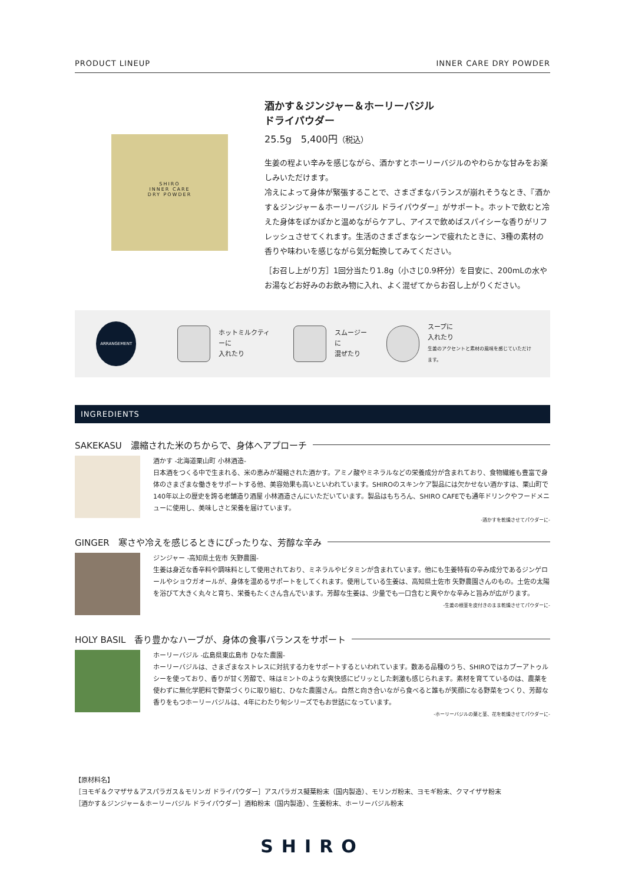PRODUCT LINEUP INNER CARE DRY POWDER
SHIRO
INNER CARE
DRY POWDER
酒かす＆ジンジャー＆ホーリーバジル
ドライパウダー
25.5g　5,400円（税込）
生姜の程よい辛みを感じながら、酒かすとホーリーバジルのやわらかな甘みをお楽しみいただけます。
冷えによって身体が緊張することで、さまざまなバランスが崩れそうなとき、『酒かす＆ジンジャー＆ホーリーバジル ドライパウダー』がサポート。ホットで飲むと冷えた身体をぽかぽかと温めながらケアし、アイスで飲めばスパイシーな香りがリフレッシュさせてくれます。生活のさまざまなシーンで疲れたときに、3種の素材の香りや味わいを感じながら気分転換してみてください。
［お召し上がり方］1回分当たり1.8g（小さじ0.9杯分）を目安に、200mLの水やお湯などお好みのお飲み物に入れ、よく混ぜてからお召し上がりください。
ARRANGEMENT
ホットミルクティーに
入れたり
スムージーに
混ぜたり
スープに
入れたり
生姜のアクセントと素材の風味を感じていただけます。
INGREDIENTS
SAKEKASU　濃縮された米のちからで、身体へアプローチ
酒かす -北海道栗山町 小林酒造-
日本酒をつくる中で生まれる、米の恵みが凝縮された酒かす。アミノ酸やミネラルなどの栄養成分が含まれており、食物繊維も豊富で身体のさまざまな働きをサポートする他、美容効果も高いといわれています。SHIROのスキンケア製品には欠かせない酒かすは、栗山町で140年以上の歴史を誇る老舗造り酒屋 小林酒造さんにいただいています。製品はもちろん、SHIRO CAFEでも通年ドリンクやフードメニューに使用し、美味しさと栄養を届けています。
-酒かすを乾燥させてパウダーに-
GINGER　寒さや冷えを感じるときにぴったりな、芳醇な辛み
ジンジャー -高知県土佐市 矢野農園-
生姜は身近な香辛料や調味料として使用されており、ミネラルやビタミンが含まれています。他にも生姜特有の辛み成分であるジンゲロールやショウガオールが、身体を温めるサポートをしてくれます。使用している生姜は、高知県土佐市 矢野農園さんのもの。土佐の太陽を浴びて大きく丸々と育ち、栄養もたくさん含んでいます。芳醇な生姜は、少量でも一口含むと爽やかな辛みと旨みが広がります。
-生姜の根茎を皮付きのまま乾燥させてパウダーに-
HOLY BASIL　香り豊かなハーブが、身体の食事バランスをサポート
ホーリーバジル -広島県東広島市 ひなた農園-
ホーリーバジルは、さまざまなストレスに対抗する力をサポートするといわれています。数ある品種のうち、SHIROではカプーアトゥルシーを使っており、香りが甘く芳醇で、味はミントのような爽快感にピリッとした刺激も感じられます。素材を育てているのは、農薬を使わずに無化学肥料で野菜づくりに取り組む、ひなた農園さん。自然と向き合いながら食べると誰もが笑顔になる野菜をつくり、芳醇な香りをもつホーリーバジルは、4年にわたり旬シリーズでもお世話になっています。
-ホーリーバジルの葉と茎、花を乾燥させてパウダーに-
【原材料名】
［ヨモギ＆クマザサ＆アスパラガス＆モリンガ ドライパウダー］アスパラガス擬葉粉末（国内製造）、モリンガ粉末、ヨモギ粉末、クマイザサ粉末
［酒かす＆ジンジャー＆ホーリーバジル ドライパウダー］酒粕粉末（国内製造）、生姜粉末、ホーリーバジル粉末
SHIRO